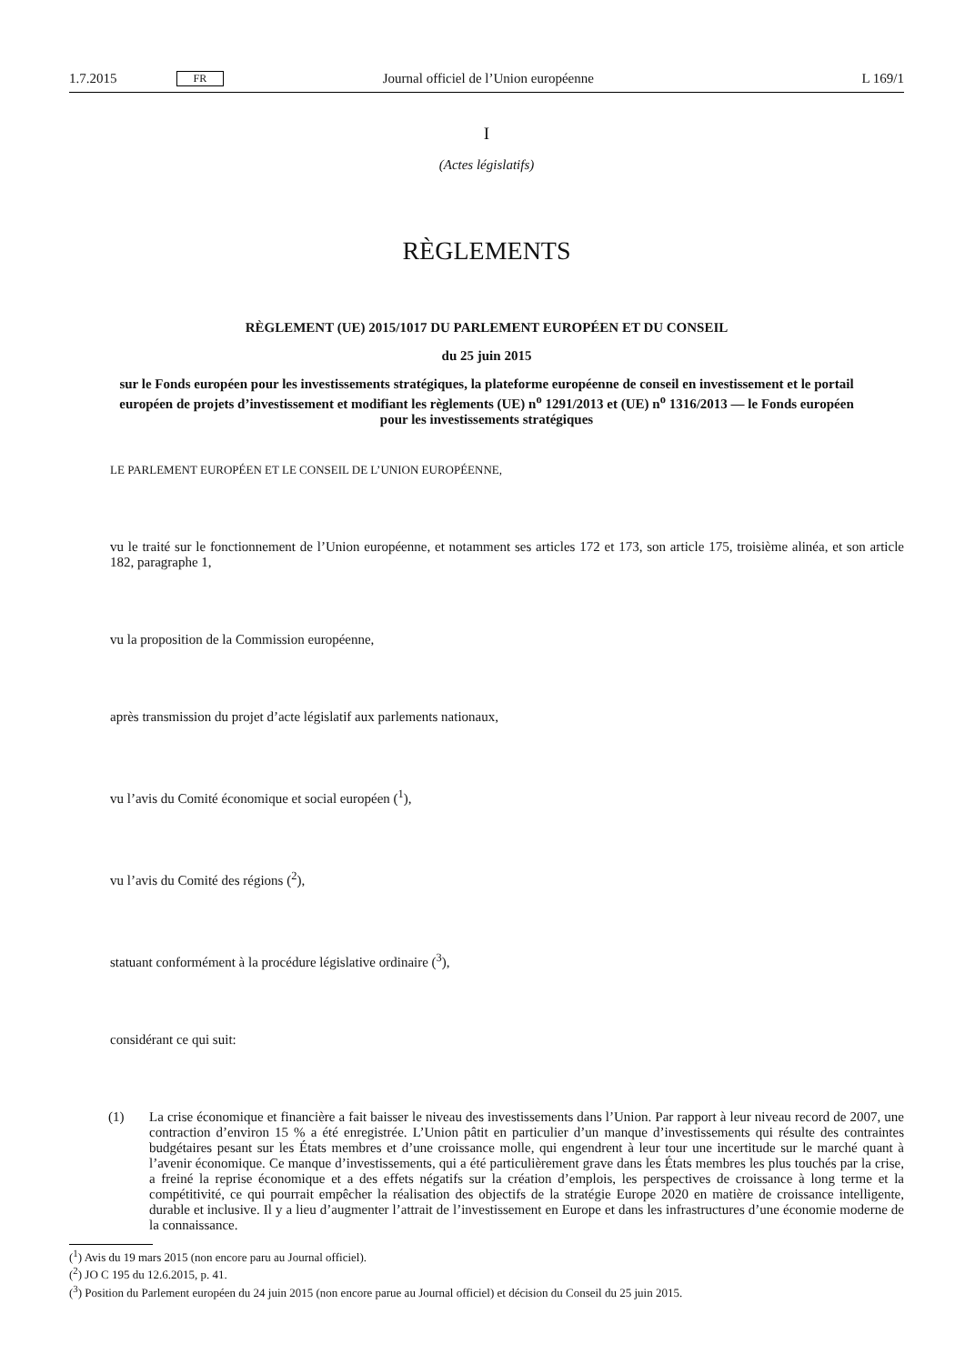1.7.2015 FR Journal officiel de l’Union européenne L 169/1
I
(Actes législatifs)
RÈGLEMENTS
RÈGLEMENT (UE) 2015/1017 DU PARLEMENT EUROPÉEN ET DU CONSEIL
du 25 juin 2015
sur le Fonds européen pour les investissements stratégiques, la plateforme européenne de conseil en investissement et le portail européen de projets d’investissement et modifiant les règlements (UE) n<sup>o</sup> 1291/2013 et (UE) n<sup>o</sup> 1316/2013 — le Fonds européen pour les investissements stratégiques
LE PARLEMENT EUROPÉEN ET LE CONSEIL DE L’UNION EUROPÉENNE,
vu le traité sur le fonctionnement de l’Union européenne, et notamment ses articles 172 et 173, son article 175, troisième alinéa, et son article 182, paragraphe 1,
vu la proposition de la Commission européenne,
après transmission du projet d’acte législatif aux parlements nationaux,
vu l’avis du Comité économique et social européen (<sup>1</sup>),
vu l’avis du Comité des régions (<sup>2</sup>),
statuant conformément à la procédure législative ordinaire (<sup>3</sup>),
considérant ce qui suit:
(1) La crise économique et financière a fait baisser le niveau des investissements dans l’Union. Par rapport à leur niveau record de 2007, une contraction d’environ 15 % a été enregistrée. L’Union pâtit en particulier d’un manque d’investissements qui résulte des contraintes budgétaires pesant sur les États membres et d’une croissance molle, qui engendrent à leur tour une incertitude sur le marché quant à l’avenir économique. Ce manque d’investissements, qui a été particulièrement grave dans les États membres les plus touchés par la crise, a freiné la reprise économique et a des effets négatifs sur la création d’emplois, les perspectives de croissance à long terme et la compétitivité, ce qui pourrait empêcher la réalisation des objectifs de la stratégie Europe 2020 en matière de croissance intelligente, durable et inclusive. Il y a lieu d’augmenter l’attrait de l’investissement en Europe et dans les infrastructures d’une économie moderne de la connaissance.
(<sup>1</sup>) Avis du 19 mars 2015 (non encore paru au Journal officiel).
(<sup>2</sup>) JO C 195 du 12.6.2015, p. 41.
(<sup>3</sup>) Position du Parlement européen du 24 juin 2015 (non encore parue au Journal officiel) et décision du Conseil du 25 juin 2015.